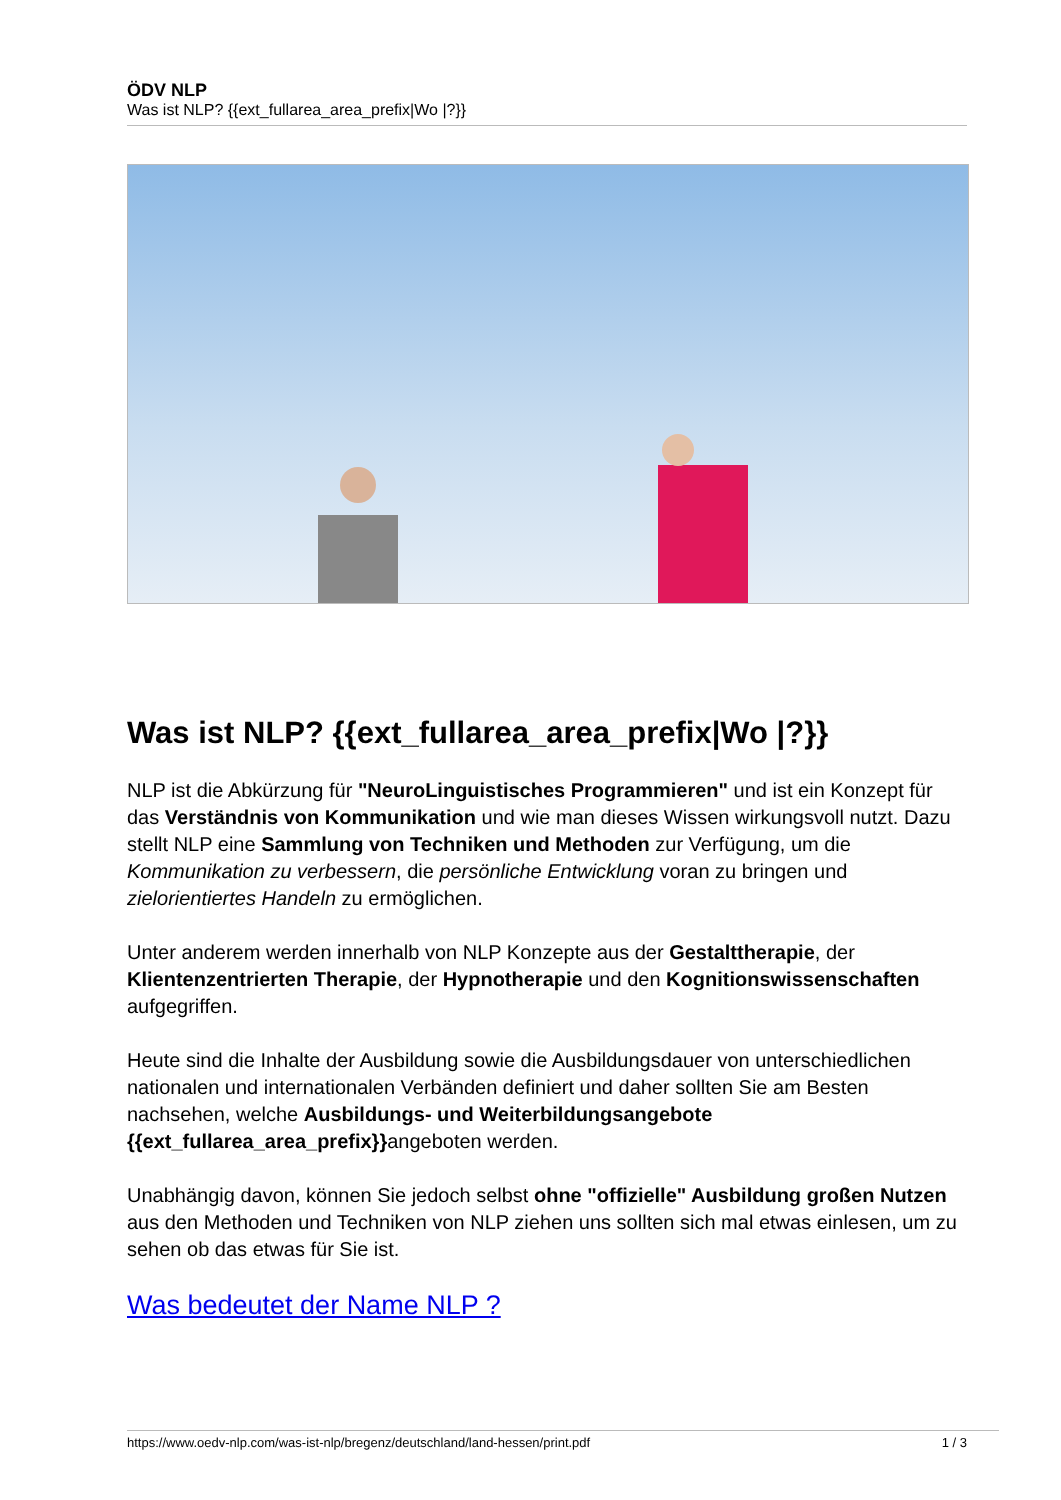ÖDV NLP
Was ist NLP? {{ext_fullarea_area_prefix|Wo |?}}
Was ist NLP? {{ext_fullarea_area_prefix|Wo |?}}
NLP ist die Abkürzung für "NeuroLinguistisches Programmieren" und ist ein Konzept für das Verständnis von Kommunikation und wie man dieses Wissen wirkungsvoll nutzt. Dazu stellt NLP eine Sammlung von Techniken und Methoden zur Verfügung, um die Kommunikation zu verbessern, die persönliche Entwicklung voran zu bringen und zielorientiertes Handeln zu ermöglichen.
Unter anderem werden innerhalb von NLP Konzepte aus der Gestalttherapie, der Klientenzentrierten Therapie, der Hypnotherapie und den Kognitionswissenschaften aufgegriffen.
Heute sind die Inhalte der Ausbildung sowie die Ausbildungsdauer von unterschiedlichen nationalen und internationalen Verbänden definiert und daher sollten Sie am Besten nachsehen, welche Ausbildungs- und Weiterbildungsangebote {{ext_fullarea_area_prefix}}angeboten werden.
Unabhängig davon, können Sie jedoch selbst ohne "offizielle" Ausbildung großen Nutzen aus den Methoden und Techniken von NLP ziehen uns sollten sich mal etwas einlesen, um zu sehen ob das etwas für Sie ist.
Was bedeutet der Name NLP ?
https://www.oedv-nlp.com/was-ist-nlp/bregenz/deutschland/land-hessen/print.pdf 1 / 3